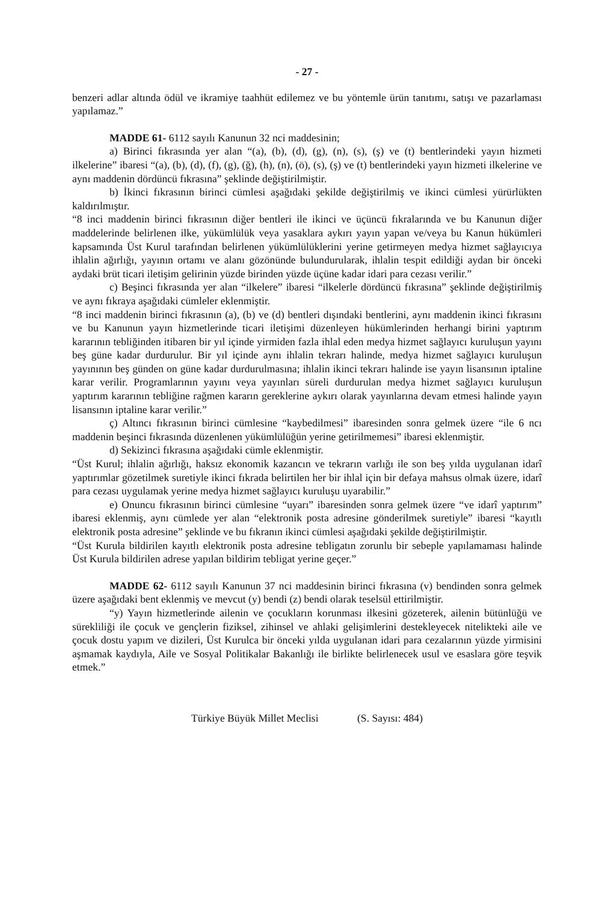- 27 -
benzeri adlar altında ödül ve ikramiye taahhüt edilemez ve bu yöntemle ürün tanıtımı, satışı ve pazarlaması yapılamaz.”
MADDE 61- 6112 sayılı Kanunun 32 nci maddesinin;
a) Birinci fıkrasında yer alan “(a), (b), (d), (g), (n), (s), (ş) ve (t) bentlerindeki yayın hizmeti ilkelerine” ibaresi “(a), (b), (d), (f), (g), (ğ), (h), (n), (ö), (s), (ş) ve (t) bentlerindeki yayın hizmeti ilkelerine ve aynı maddenin dördüncü fıkrasına” şeklinde değiştirilmiştir.
b) İkinci fıkrasının birinci cümlesi aşağıdaki şekilde değiştirilmiş ve ikinci cümlesi yürürlükten kaldırılmıştır.
“8 inci maddenin birinci fıkrasının diğer bentleri ile ikinci ve üçüncü fıkralarında ve bu Kanunun diğer maddelerinde belirlenen ilke, yükümlülük veya yasaklara aykırı yayın yapan ve/veya bu Kanun hükümleri kapsamında Üst Kurul tarafından belirlenen yükümlülüklerini yerine getirmeyen medya hizmet sağlayıcıya ihlalin ağırlığı, yayının ortamı ve alanı gözönünde bulundurularak, ihlalin tespit edildiği aydan bir önceki aydaki brüt ticari iletişim gelirinin yüzde birinden yüzde üçüne kadar idari para cezası verilir.”
c) Beşinci fıkrasında yer alan “ilkelere” ibaresi “ilkelerle dördüncü fıkrasına” şeklinde değiştirilmiş ve aynı fıkraya aşağıdaki cümleler eklenmiştir.
“8 inci maddenin birinci fıkrasının (a), (b) ve (d) bentleri dışındaki bentlerini, aynı maddenin ikinci fıkrasını ve bu Kanunun yayın hizmetlerinde ticari iletişimi düzenleyen hükümlerinden herhangi birini yaptırım kararının tebliğinden itibaren bir yıl içinde yirmiden fazla ihlal eden medya hizmet sağlayıcı kuruluşun yayını beş güne kadar durdurulur. Bir yıl içinde aynı ihlalin tekrarı halinde, medya hizmet sağlayıcı kuruluşun yayınının beş günden on güne kadar durdurulmasına; ihlalin ikinci tekrarı halinde ise yayın lisansının iptaline karar verilir. Programlarının yayını veya yayınları süreli durdurulan medya hizmet sağlayıcı kuruluşun yaptırım kararının tebliğine rağmen kararın gereklerine aykırı olarak yayınlarına devam etmesi halinde yayın lisansının iptaline karar verilir.”
ç) Altıncı fıkrasının birinci cümlesine “kaybedilmesi” ibaresinden sonra gelmek üzere “ile 6 ncı maddenin beşinci fıkrasında düzenlenen yükümlülüğün yerine getirilmemesi” ibaresi eklenmiştir.
d) Sekizinci fıkrasına aşağıdaki cümle eklenmiştir.
“Üst Kurul; ihlalin ağırlığı, haksız ekonomik kazancın ve tekrarın varlığı ile son beş yılda uygulanan idarî yaptırımlar gözetilmek suretiyle ikinci fıkrada belirtilen her bir ihlal için bir defaya mahsus olmak üzere, idarî para cezası uygulamak yerine medya hizmet sağlayıcı kuruluşu uyarabilir.”
e) Onuncu fıkrasının birinci cümlesine “uyarı” ibaresinden sonra gelmek üzere “ve idarî yaptırım” ibaresi eklenmiş, aynı cümlede yer alan “elektronik posta adresine gönderilmek suretiyle” ibaresi “kayıtlı elektronik posta adresine” şeklinde ve bu fıkranın ikinci cümlesi aşağıdaki şekilde değiştirilmiştir.
“Üst Kurula bildirilen kayıtlı elektronik posta adresine tebligatın zorunlu bir sebeple yapılamaması halinde Üst Kurula bildirilen adrese yapılan bildirim tebligat yerine geçer.”
MADDE 62- 6112 sayılı Kanunun 37 nci maddesinin birinci fıkrasına (v) bendinden sonra gelmek üzere aşağıdaki bent eklenmiş ve mevcut (y) bendi (z) bendi olarak teselsül ettirilmiştir.
“y) Yayın hizmetlerinde ailenin ve çocukların korunması ilkesini gözeterek, ailenin bütünlüğü ve sürekliliği ile çocuk ve gençlerin fiziksel, zihinsel ve ahlaki gelişimlerini destekleyecek nitelikteki aile ve çocuk dostu yapım ve dizileri, Üst Kurulca bir önceki yılda uygulanan idari para cezalarının yüzde yirmisini aşmamak kaydıyla, Aile ve Sosyal Politikalar Bakanlığı ile birlikte belirlenecek usul ve esaslara göre teşvik etmek.”
Türkiye Büyük Millet Meclisi (S. Sayısı: 484)